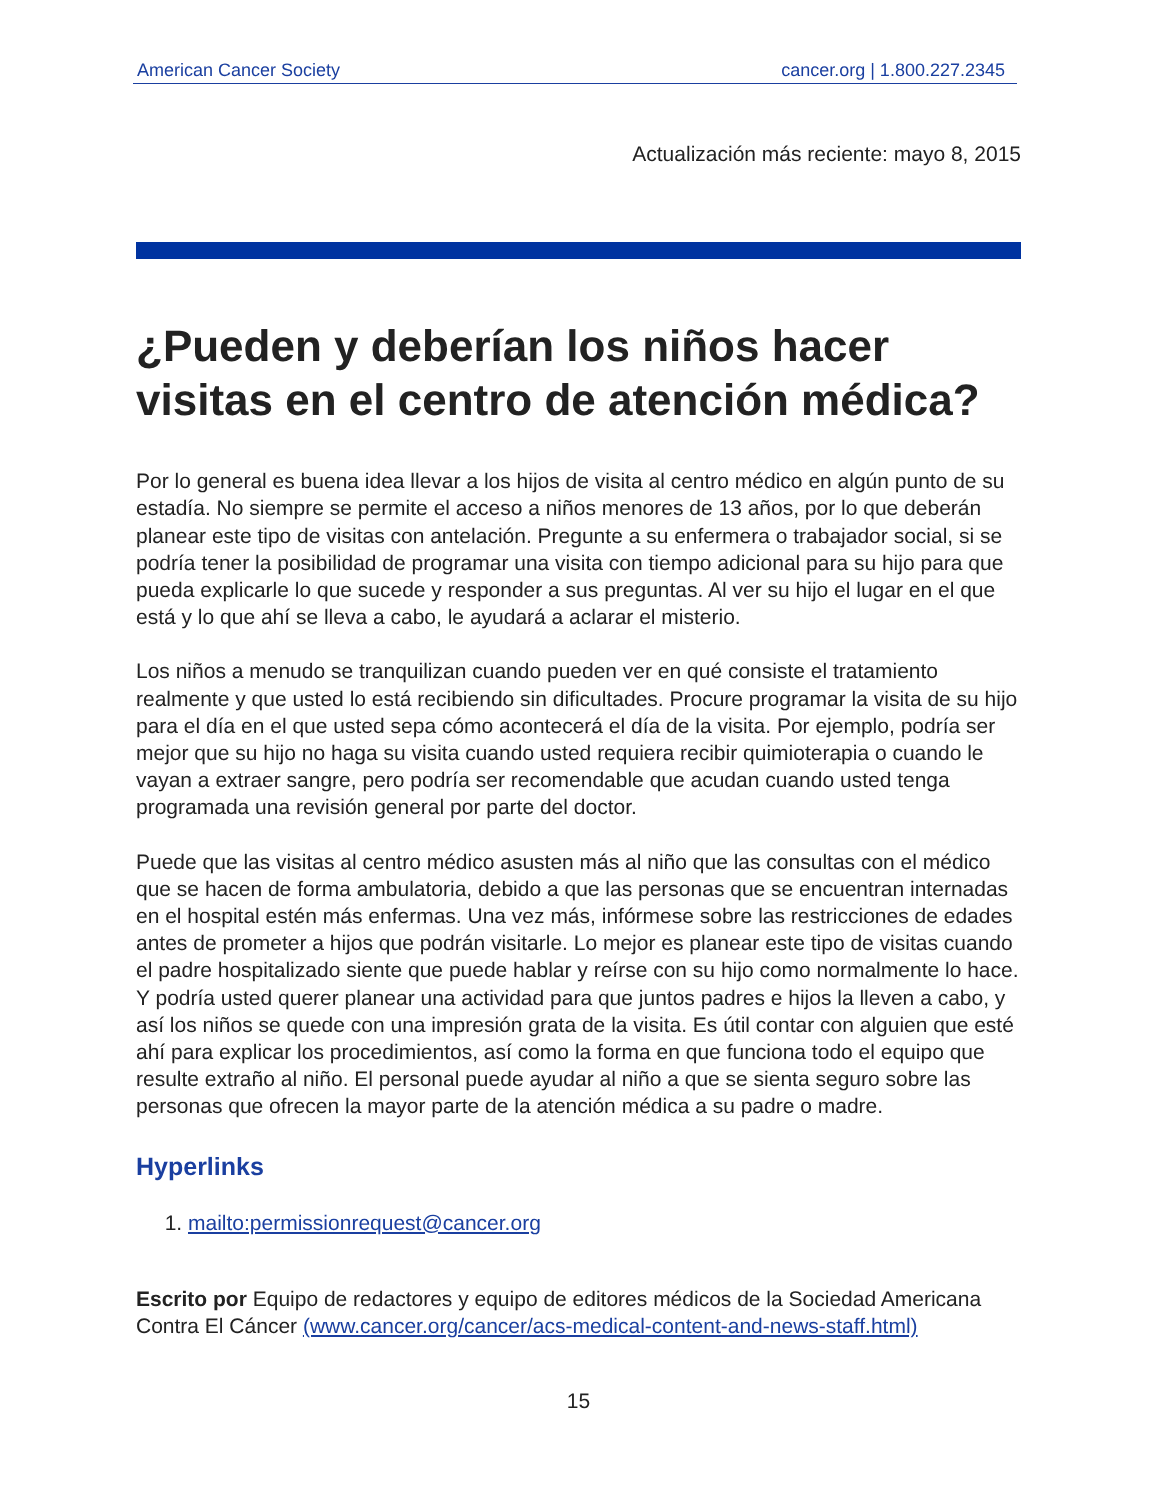American Cancer Society cancer.org | 1.800.227.2345
Actualización más reciente: mayo 8, 2015
¿Pueden y deberían los niños hacer visitas en el centro de atención médica?
Por lo general es buena idea llevar a los hijos de visita al centro médico en algún punto de su estadía. No siempre se permite el acceso a niños menores de 13 años, por lo que deberán planear este tipo de visitas con antelación. Pregunte a su enfermera o trabajador social, si se podría tener la posibilidad de programar una visita con tiempo adicional para su hijo para que pueda explicarle lo que sucede y responder a sus preguntas. Al ver su hijo el lugar en el que está y lo que ahí se lleva a cabo, le ayudará a aclarar el misterio.
Los niños a menudo se tranquilizan cuando pueden ver en qué consiste el tratamiento realmente y que usted lo está recibiendo sin dificultades. Procure programar la visita de su hijo para el día en el que usted sepa cómo acontecerá el día de la visita. Por ejemplo, podría ser mejor que su hijo no haga su visita cuando usted requiera recibir quimioterapia o cuando le vayan a extraer sangre, pero podría ser recomendable que acudan cuando usted tenga programada una revisión general por parte del doctor.
Puede que las visitas al centro médico asusten más al niño que las consultas con el médico que se hacen de forma ambulatoria, debido a que las personas que se encuentran internadas en el hospital estén más enfermas. Una vez más, infórmese sobre las restricciones de edades antes de prometer a hijos que podrán visitarle. Lo mejor es planear este tipo de visitas cuando el padre hospitalizado siente que puede hablar y reírse con su hijo como normalmente lo hace. Y podría usted querer planear una actividad para que juntos padres e hijos la lleven a cabo, y así los niños se quede con una impresión grata de la visita. Es útil contar con alguien que esté ahí para explicar los procedimientos, así como la forma en que funciona todo el equipo que resulte extraño al niño. El personal puede ayudar al niño a que se sienta seguro sobre las personas que ofrecen la mayor parte de la atención médica a su padre o madre.
Hyperlinks
1. mailto:permissionrequest@cancer.org
Escrito por Equipo de redactores y equipo de editores médicos de la Sociedad Americana Contra El Cáncer (www.cancer.org/cancer/acs-medical-content-and-news-staff.html)
15